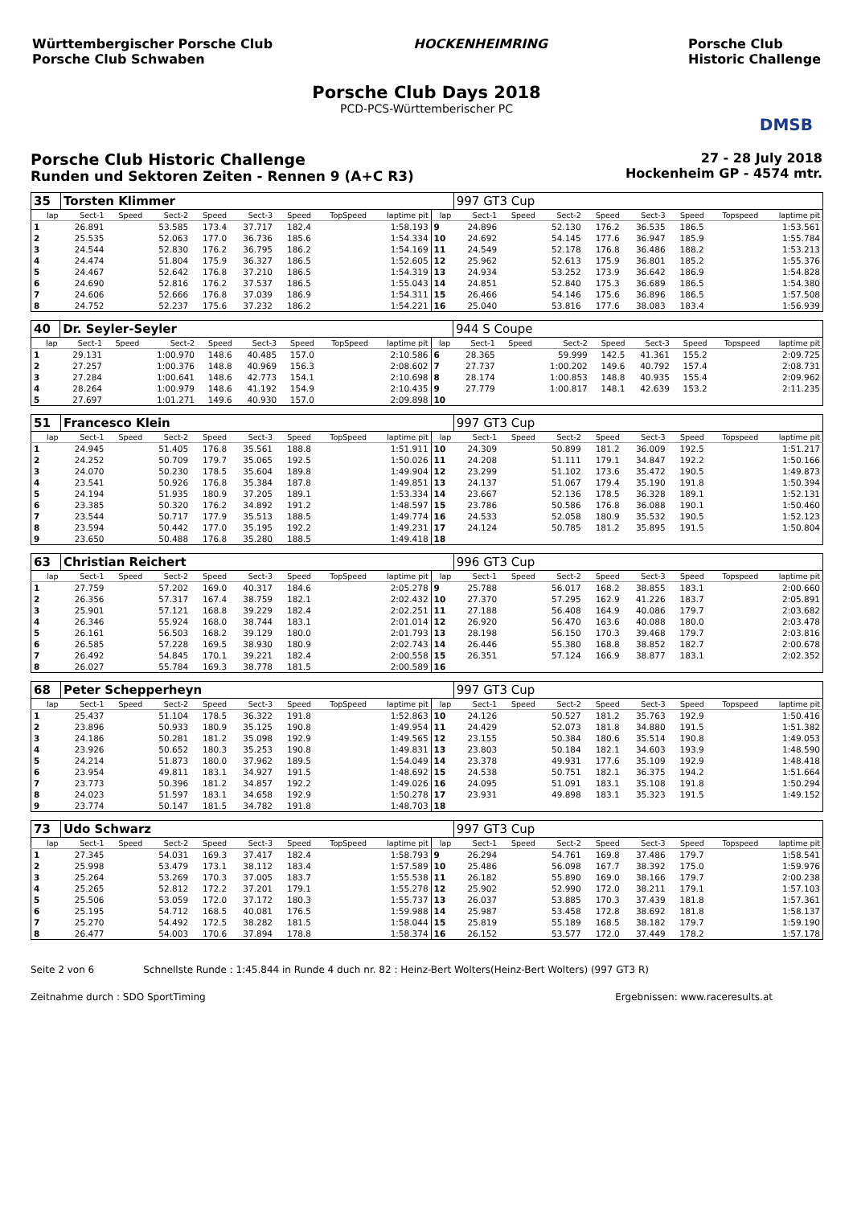Württembergischer Porsche Club
Porsche Club Schwaben
HOCKENHEIMRING Porsche Club
Historic Challenge
Porsche Club Days 2018
PCD-PCS-Württemberischer PC
DMSB
Porsche Club Historic Challenge
Runden und Sektoren Zeiten - Rennen 9 (A+C R3)
27 - 28 July 2018
Hockenheim GP - 4574 mtr.
| 35 | Torsten Klimmer | | | | | | | | | 997 GT3 Cup | | | | | | | |
| lap | Sect-1 | Speed | Sect-2 | Speed | Sect-3 | Speed | TopSpeed | laptime pit | lap | Sect-1 | Speed | Sect-2 | Speed | Sect-3 | Speed | Topspeed | laptime pit |
| 1 | 26.891 | | 53.585 | 173.4 | 37.717 | 182.4 | | 1:58.193 | 9 | 24.896 | | 52.130 | 176.2 | 36.535 | 186.5 | | 1:53.561 |
| 2 | 25.535 | | 52.063 | 177.0 | 36.736 | 185.6 | | 1:54.334 | 10 | 24.692 | | 54.145 | 177.6 | 36.947 | 185.9 | | 1:55.784 |
| 3 | 24.544 | | 52.830 | 176.2 | 36.795 | 186.2 | | 1:54.169 | 11 | 24.549 | | 52.178 | 176.8 | 36.486 | 188.2 | | 1:53.213 |
| 4 | 24.474 | | 51.804 | 175.9 | 36.327 | 186.5 | | 1:52.605 | 12 | 25.962 | | 52.613 | 175.9 | 36.801 | 185.2 | | 1:55.376 |
| 5 | 24.467 | | 52.642 | 176.8 | 37.210 | 186.5 | | 1:54.319 | 13 | 24.934 | | 53.252 | 173.9 | 36.642 | 186.9 | | 1:54.828 |
| 6 | 24.690 | | 52.816 | 176.2 | 37.537 | 186.5 | | 1:55.043 | 14 | 24.851 | | 52.840 | 175.3 | 36.689 | 186.5 | | 1:54.380 |
| 7 | 24.606 | | 52.666 | 176.8 | 37.039 | 186.9 | | 1:54.311 | 15 | 26.466 | | 54.146 | 175.6 | 36.896 | 186.5 | | 1:57.508 |
| 8 | 24.752 | | 52.237 | 175.6 | 37.232 | 186.2 | | 1:54.221 | 16 | 25.040 | | 53.816 | 177.6 | 38.083 | 183.4 | | 1:56.939 |
| 40 | Dr. Seyler-Seyler | | | | | | | | | 944 S Coupe | | | | | | | |
| lap | Sect-1 | Speed | Sect-2 | Speed | Sect-3 | Speed | TopSpeed | laptime pit | lap | Sect-1 | Speed | Sect-2 | Speed | Sect-3 | Speed | Topspeed | laptime pit |
| 1 | 29.131 | | 1:00.970 | 148.6 | 40.485 | 157.0 | | 2:10.586 | 6 | 28.365 | | 59.999 | 142.5 | 41.361 | 155.2 | | 2:09.725 |
| 2 | 27.257 | | 1:00.376 | 148.8 | 40.969 | 156.3 | | 2:08.602 | 7 | 27.737 | | 1:00.202 | 149.6 | 40.792 | 157.4 | | 2:08.731 |
| 3 | 27.284 | | 1:00.641 | 148.6 | 42.773 | 154.1 | | 2:10.698 | 8 | 28.174 | | 1:00.853 | 148.8 | 40.935 | 155.4 | | 2:09.962 |
| 4 | 28.264 | | 1:00.979 | 148.6 | 41.192 | 154.9 | | 2:10.435 | 9 | 27.779 | | 1:00.817 | 148.1 | 42.639 | 153.2 | | 2:11.235 |
| 5 | 27.697 | | 1:01.271 | 149.6 | 40.930 | 157.0 | | 2:09.898 | 10 | | | | | | | | |
| 51 | Francesco Klein | | | | | | | | | 997 GT3 Cup | | | | | | | |
| lap | Sect-1 | Speed | Sect-2 | Speed | Sect-3 | Speed | TopSpeed | laptime pit | lap | Sect-1 | Speed | Sect-2 | Speed | Sect-3 | Speed | Topspeed | laptime pit |
| 1 | 24.945 | | 51.405 | 176.8 | 35.561 | 188.8 | | 1:51.911 | 10 | 24.309 | | 50.899 | 181.2 | 36.009 | 192.5 | | 1:51.217 |
| 2 | 24.252 | | 50.709 | 179.7 | 35.065 | 192.5 | | 1:50.026 | 11 | 24.208 | | 51.111 | 179.1 | 34.847 | 192.2 | | 1:50.166 |
| 3 | 24.070 | | 50.230 | 178.5 | 35.604 | 189.8 | | 1:49.904 | 12 | 23.299 | | 51.102 | 173.6 | 35.472 | 190.5 | | 1:49.873 |
| 4 | 23.541 | | 50.926 | 176.8 | 35.384 | 187.8 | | 1:49.851 | 13 | 24.137 | | 51.067 | 179.4 | 35.190 | 191.8 | | 1:50.394 |
| 5 | 24.194 | | 51.935 | 180.9 | 37.205 | 189.1 | | 1:53.334 | 14 | 23.667 | | 52.136 | 178.5 | 36.328 | 189.1 | | 1:52.131 |
| 6 | 23.385 | | 50.320 | 176.2 | 34.892 | 191.2 | | 1:48.597 | 15 | 23.786 | | 50.586 | 176.8 | 36.088 | 190.1 | | 1:50.460 |
| 7 | 23.544 | | 50.717 | 177.9 | 35.513 | 188.5 | | 1:49.774 | 16 | 24.533 | | 52.058 | 180.9 | 35.532 | 190.5 | | 1:52.123 |
| 8 | 23.594 | | 50.442 | 177.0 | 35.195 | 192.2 | | 1:49.231 | 17 | 24.124 | | 50.785 | 181.2 | 35.895 | 191.5 | | 1:50.804 |
| 9 | 23.650 | | 50.488 | 176.8 | 35.280 | 188.5 | | 1:49.418 | 18 | | | | | | | | |
| 63 | Christian Reichert | | | | | | | | | 996 GT3 Cup | | | | | | | |
| lap | Sect-1 | Speed | Sect-2 | Speed | Sect-3 | Speed | TopSpeed | laptime pit | lap | Sect-1 | Speed | Sect-2 | Speed | Sect-3 | Speed | Topspeed | laptime pit |
| 1 | 27.759 | | 57.202 | 169.0 | 40.317 | 184.6 | | 2:05.278 | 9 | 25.788 | | 56.017 | 168.2 | 38.855 | 183.1 | | 2:00.660 |
| 2 | 26.356 | | 57.317 | 167.4 | 38.759 | 182.1 | | 2:02.432 | 10 | 27.370 | | 57.295 | 162.9 | 41.226 | 183.7 | | 2:05.891 |
| 3 | 25.901 | | 57.121 | 168.8 | 39.229 | 182.4 | | 2:02.251 | 11 | 27.188 | | 56.408 | 164.9 | 40.086 | 179.7 | | 2:03.682 |
| 4 | 26.346 | | 55.924 | 168.0 | 38.744 | 183.1 | | 2:01.014 | 12 | 26.920 | | 56.470 | 163.6 | 40.088 | 180.0 | | 2:03.478 |
| 5 | 26.161 | | 56.503 | 168.2 | 39.129 | 180.0 | | 2:01.793 | 13 | 28.198 | | 56.150 | 170.3 | 39.468 | 179.7 | | 2:03.816 |
| 6 | 26.585 | | 57.228 | 169.5 | 38.930 | 180.9 | | 2:02.743 | 14 | 26.446 | | 55.380 | 168.8 | 38.852 | 182.7 | | 2:00.678 |
| 7 | 26.492 | | 54.845 | 170.1 | 39.221 | 182.4 | | 2:00.558 | 15 | 26.351 | | 57.124 | 166.9 | 38.877 | 183.1 | | 2:02.352 |
| 8 | 26.027 | | 55.784 | 169.3 | 38.778 | 181.5 | | 2:00.589 | 16 | | | | | | | | |
| 68 | Peter Schepperheyn | | | | | | | | | 997 GT3 Cup | | | | | | | |
| lap | Sect-1 | Speed | Sect-2 | Speed | Sect-3 | Speed | TopSpeed | laptime pit | lap | Sect-1 | Speed | Sect-2 | Speed | Sect-3 | Speed | Topspeed | laptime pit |
| 1 | 25.437 | | 51.104 | 178.5 | 36.322 | 191.8 | | 1:52.863 | 10 | 24.126 | | 50.527 | 181.2 | 35.763 | 192.9 | | 1:50.416 |
| 2 | 23.896 | | 50.933 | 180.9 | 35.125 | 190.8 | | 1:49.954 | 11 | 24.429 | | 52.073 | 181.8 | 34.880 | 191.5 | | 1:51.382 |
| 3 | 24.186 | | 50.281 | 181.2 | 35.098 | 192.9 | | 1:49.565 | 12 | 23.155 | | 50.384 | 180.6 | 35.514 | 190.8 | | 1:49.053 |
| 4 | 23.926 | | 50.652 | 180.3 | 35.253 | 190.8 | | 1:49.831 | 13 | 23.803 | | 50.184 | 182.1 | 34.603 | 193.9 | | 1:48.590 |
| 5 | 24.214 | | 51.873 | 180.0 | 37.962 | 189.5 | | 1:54.049 | 14 | 23.378 | | 49.931 | 177.6 | 35.109 | 192.9 | | 1:48.418 |
| 6 | 23.954 | | 49.811 | 183.1 | 34.927 | 191.5 | | 1:48.692 | 15 | 24.538 | | 50.751 | 182.1 | 36.375 | 194.2 | | 1:51.664 |
| 7 | 23.773 | | 50.396 | 181.2 | 34.857 | 192.2 | | 1:49.026 | 16 | 24.095 | | 51.091 | 183.1 | 35.108 | 191.8 | | 1:50.294 |
| 8 | 24.023 | | 51.597 | 183.1 | 34.658 | 192.9 | | 1:50.278 | 17 | 23.931 | | 49.898 | 183.1 | 35.323 | 191.5 | | 1:49.152 |
| 9 | 23.774 | | 50.147 | 181.5 | 34.782 | 191.8 | | 1:48.703 | 18 | | | | | | | | |
| 73 | Udo Schwarz | | | | | | | | | 997 GT3 Cup | | | | | | | |
| lap | Sect-1 | Speed | Sect-2 | Speed | Sect-3 | Speed | TopSpeed | laptime pit | lap | Sect-1 | Speed | Sect-2 | Speed | Sect-3 | Speed | Topspeed | laptime pit |
| 1 | 27.345 | | 54.031 | 169.3 | 37.417 | 182.4 | | 1:58.793 | 9 | 26.294 | | 54.761 | 169.8 | 37.486 | 179.7 | | 1:58.541 |
| 2 | 25.998 | | 53.479 | 173.1 | 38.112 | 183.4 | | 1:57.589 | 10 | 25.486 | | 56.098 | 167.7 | 38.392 | 175.0 | | 1:59.976 |
| 3 | 25.264 | | 53.269 | 170.3 | 37.005 | 183.7 | | 1:55.538 | 11 | 26.182 | | 55.890 | 169.0 | 38.166 | 179.7 | | 2:00.238 |
| 4 | 25.265 | | 52.812 | 172.2 | 37.201 | 179.1 | | 1:55.278 | 12 | 25.902 | | 52.990 | 172.0 | 38.211 | 179.1 | | 1:57.103 |
| 5 | 25.506 | | 53.059 | 172.0 | 37.172 | 180.3 | | 1:55.737 | 13 | 26.037 | | 53.885 | 170.3 | 37.439 | 181.8 | | 1:57.361 |
| 6 | 25.195 | | 54.712 | 168.5 | 40.081 | 176.5 | | 1:59.988 | 14 | 25.987 | | 53.458 | 172.8 | 38.692 | 181.8 | | 1:58.137 |
| 7 | 25.270 | | 54.492 | 172.5 | 38.282 | 181.5 | | 1:58.044 | 15 | 25.819 | | 55.189 | 168.5 | 38.182 | 179.7 | | 1:59.190 |
| 8 | 26.477 | | 54.003 | 170.6 | 37.894 | 178.8 | | 1:58.374 | 16 | 26.152 | | 53.577 | 172.0 | 37.449 | 178.2 | | 1:57.178 |
Seite 2 von 6 Schnellste Runde : 1:45.844 in Runde 4 duch nr. 82 : Heinz-Bert Wolters(Heinz-Bert Wolters) (997 GT3 R)
Zeitnahme durch : SDO SportTiming Ergebnissen: www.raceresults.at